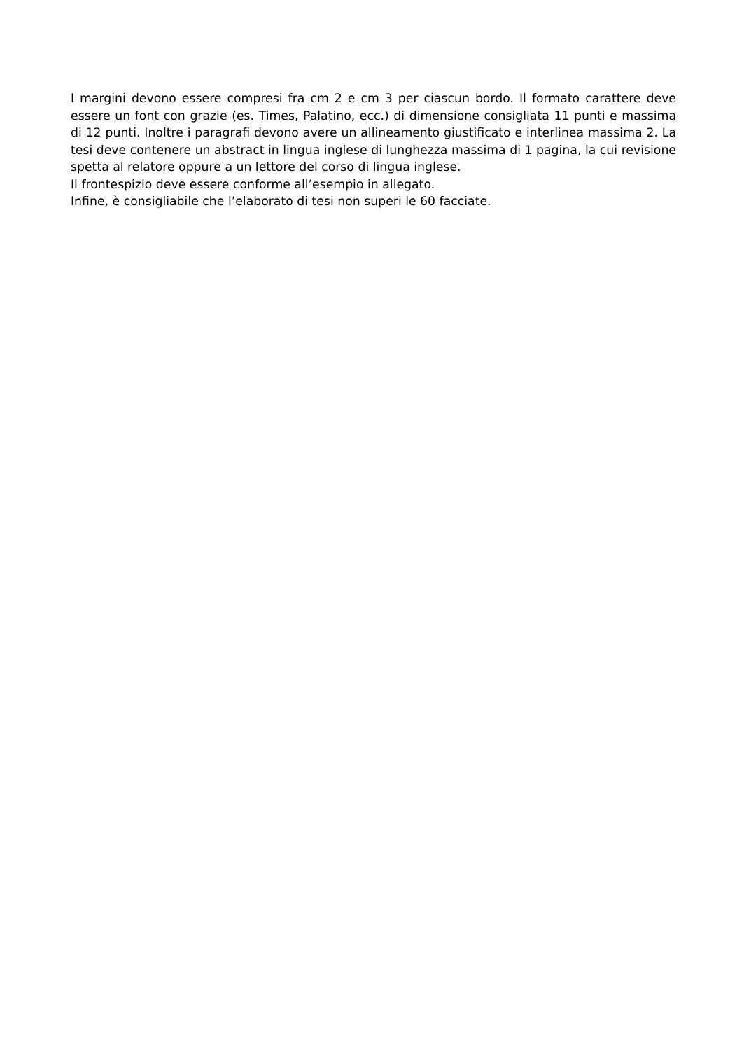I margini devono essere compresi fra cm 2 e cm 3 per ciascun bordo. Il formato carattere deve essere un font con grazie (es. Times, Palatino, ecc.) di dimensione consigliata 11 punti e massima di 12 punti. Inoltre i paragrafi devono avere un allineamento giustificato e interlinea massima 2. La tesi deve contenere un abstract in lingua inglese di lunghezza massima di 1 pagina, la cui revisione spetta al relatore oppure a un lettore del corso di lingua inglese.
Il frontespizio deve essere conforme all’esempio in allegato.
Infine, è consigliabile che l’elaborato di tesi non superi le 60 facciate.